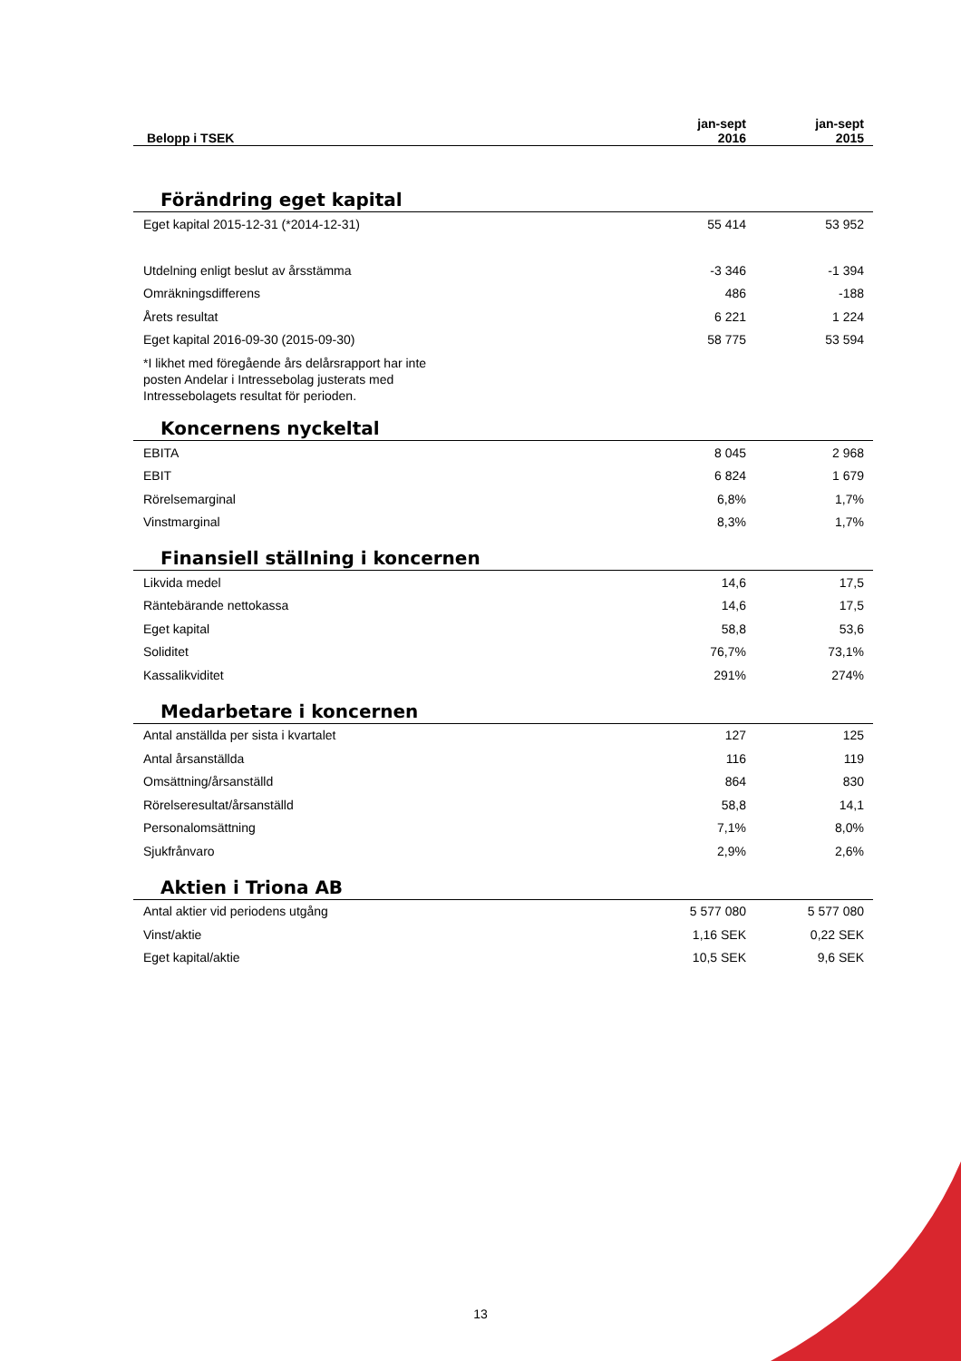| | jan-sept | jan-sept |
| --- | --- | --- |
| Belopp i TSEK | 2016 | 2015 |
Förändring eget kapital
| Eget kapital 2015-12-31 (*2014-12-31) | 55 414 | 53 952 |
| Utdelning enligt beslut av årsstämma | -3 346 | -1 394 |
| Omräkningsdifferens | 486 | -188 |
| Årets resultat | 6 221 | 1 224 |
| Eget kapital 2016-09-30 (2015-09-30) | 58 775 | 53 594 |
| *I likhet med föregående års delårsrapport har inte posten Andelar i Intressebolag justerats med Intressebolagets resultat för perioden. | | |
Koncernens nyckeltal
| EBITA | 8 045 | 2 968 |
| EBIT | 6 824 | 1 679 |
| Rörelsemarginal | 6,8% | 1,7% |
| Vinstmarginal | 8,3% | 1,7% |
Finansiell ställning i koncernen
| Likvida medel | 14,6 | 17,5 |
| Räntebärande nettokassa | 14,6 | 17,5 |
| Eget kapital | 58,8 | 53,6 |
| Soliditet | 76,7% | 73,1% |
| Kassalikviditet | 291% | 274% |
Medarbetare i koncernen
| Antal anställda per sista i kvartalet | 127 | 125 |
| Antal årsanställda | 116 | 119 |
| Omsättning/årsanställd | 864 | 830 |
| Rörelseresultat/årsanställd | 58,8 | 14,1 |
| Personalomsättning | 7,1% | 8,0% |
| Sjukfrånvaro | 2,9% | 2,6% |
Aktien i Triona AB
| Antal aktier vid periodens utgång | 5 577 080 | 5 577 080 |
| Vinst/aktie | 1,16 SEK | 0,22 SEK |
| Eget kapital/aktie | 10,5 SEK | 9,6 SEK |
13